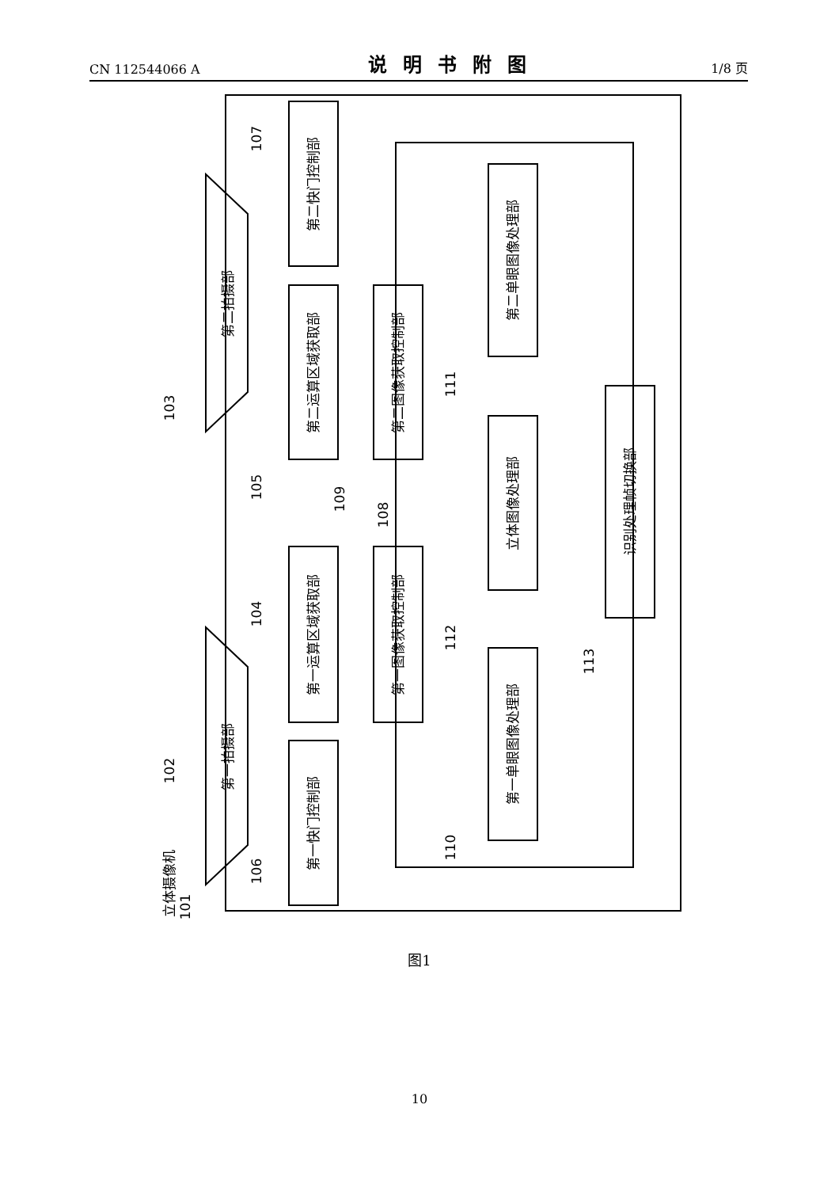CN 112544066 A 说明书附图 1/8 页
第二快门控制部
第二运算区域获取部
第二图像获取控制部
第一运算区域获取部
第一图像获取控制部
第一快门控制部
第二单眼图像处理部
立体图像处理部
第一单眼图像处理部
识别处理帧切换部
第二拍摄部
第一拍摄部
立体摄像机
101
103
102
107
105
104
106
109
108
111
112
110
113
图1
10